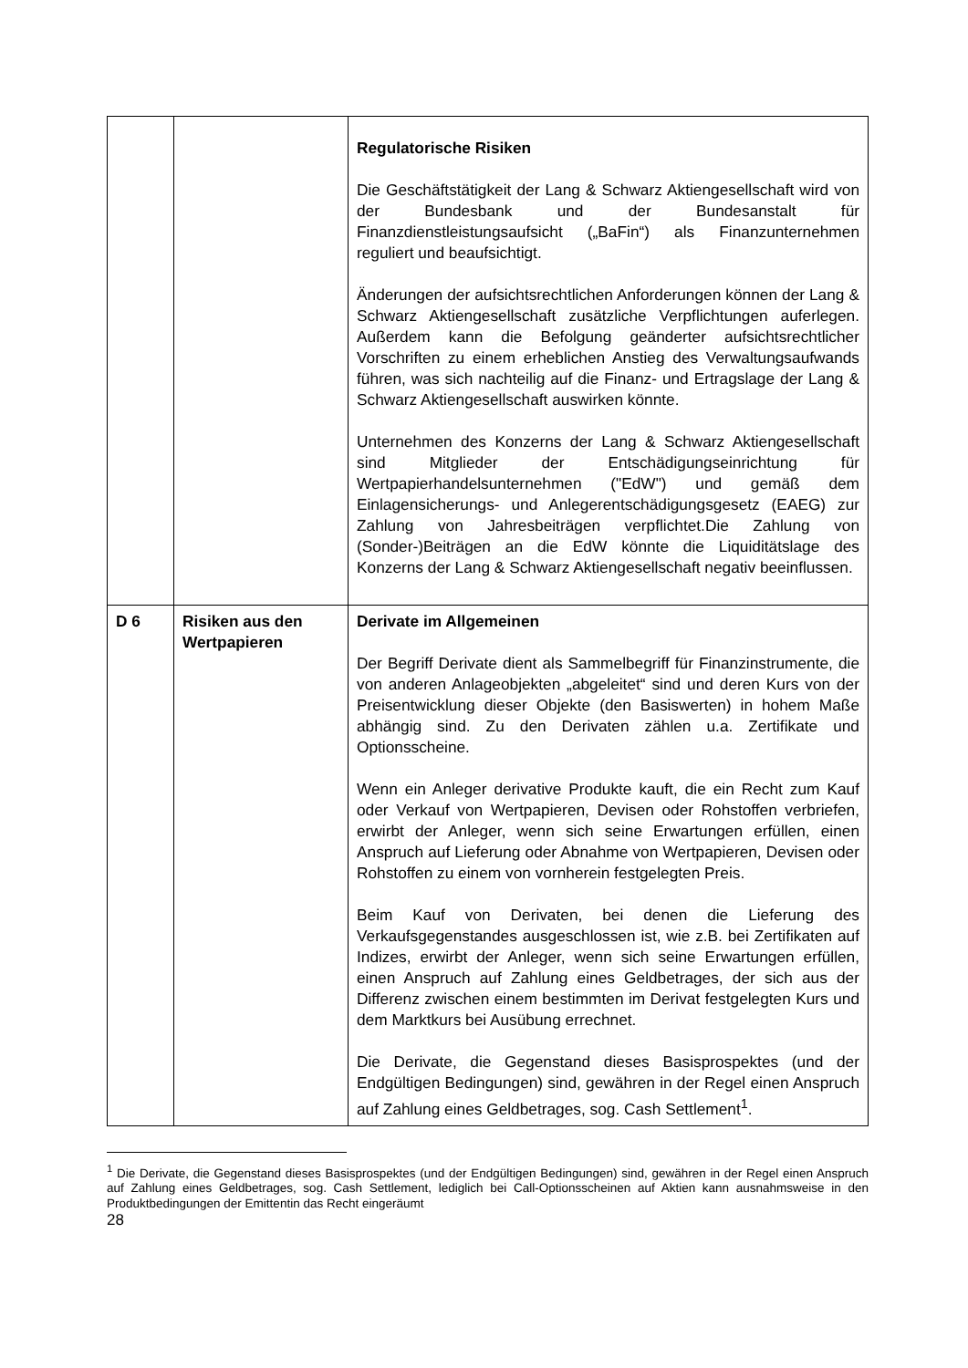| | | Regulatorische Risiken Die Geschäftstätigkeit der Lang & Schwarz Aktiengesellschaft wird von der Bundesbank und der Bundesanstalt für Finanzdienstleistungsaufsicht („BaFin“) als Finanzunternehmen reguliert und beaufsichtigt. Änderungen der aufsichtsrechtlichen Anforderungen können der Lang & Schwarz Aktiengesellschaft zusätzliche Verpflichtungen auferlegen. Außerdem kann die Befolgung geänderter aufsichtsrechtlicher Vorschriften zu einem erheblichen Anstieg des Verwaltungsaufwands führen, was sich nachteilig auf die Finanz- und Ertragslage der Lang & Schwarz Aktiengesellschaft auswirken könnte. Unternehmen des Konzerns der Lang & Schwarz Aktiengesellschaft sind Mitglieder der Entschädigungseinrichtung für Wertpapierhandelsunternehmen ("EdW") und gemäß dem Einlagensicherungs- und Anlegerentschädigungsgesetz (EAEG) zur Zahlung von Jahresbeiträgen verpflichtet.Die Zahlung von (Sonder-)Beiträgen an die EdW könnte die Liquiditätslage des Konzerns der Lang & Schwarz Aktiengesellschaft negativ beeinflussen. |
| D 6 | Risiken aus den Wertpapieren | Derivate im Allgemeinen Der Begriff Derivate dient als Sammelbegriff für Finanzinstrumente, die von anderen Anlageobjekten „abgeleitet“ sind und deren Kurs von der Preisentwicklung dieser Objekte (den Basiswerten) in hohem Maße abhängig sind. Zu den Derivaten zählen u.a. Zertifikate und Optionsscheine. Wenn ein Anleger derivative Produkte kauft, die ein Recht zum Kauf oder Verkauf von Wertpapieren, Devisen oder Rohstoffen verbriefen, erwirbt der Anleger, wenn sich seine Erwartungen erfüllen, einen Anspruch auf Lieferung oder Abnahme von Wertpapieren, Devisen oder Rohstoffen zu einem von vornherein festgelegten Preis. Beim Kauf von Derivaten, bei denen die Lieferung des Verkaufsgegenstandes ausgeschlossen ist, wie z.B. bei Zertifikaten auf Indizes, erwirbt der Anleger, wenn sich seine Erwartungen erfüllen, einen Anspruch auf Zahlung eines Geldbetrages, der sich aus der Differenz zwischen einem bestimmten im Derivat festgelegten Kurs und dem Marktkurs bei Ausübung errechnet. Die Derivate, die Gegenstand dieses Basisprospektes (und der Endgültigen Bedingungen) sind, gewähren in der Regel einen Anspruch auf Zahlung eines Geldbetrages, sog. Cash Settlement<sup>1</sup>. |
<sup>1</sup> Die Derivate, die Gegenstand dieses Basisprospektes (und der Endgültigen Bedingungen) sind, gewähren in der Regel einen Anspruch auf Zahlung eines Geldbetrages, sog. Cash Settlement, lediglich bei Call-Optionsscheinen auf Aktien kann ausnahmsweise in den Produktbedingungen der Emittentin das Recht eingeräumt
28